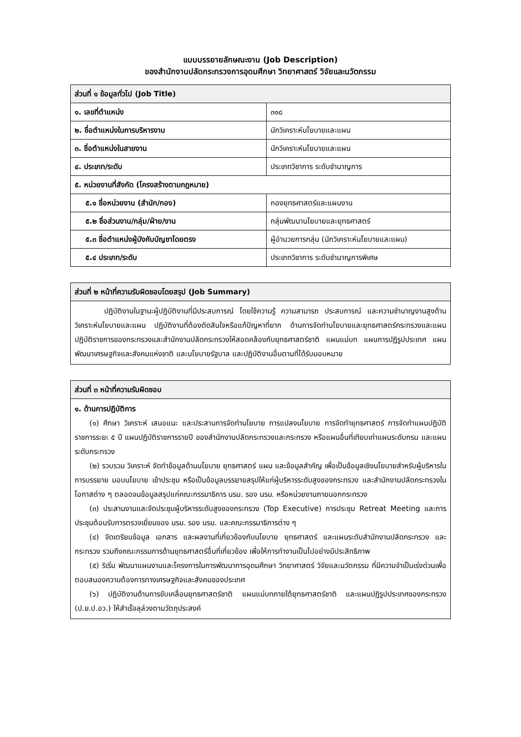แบบบรรยายลักษณะงาน (Job Description)
ของสำนักงานปลัดกระทรวงการอุดมศึกษา วิทยาศาสตร์ วิจัยและนวัตกรรม
| ส่วนที่ ๑ ข้อมูลทั่วไป (Job Title) | |
| --- | --- |
| ๑. เลขที่ตำแหน่ง | ๓๑๘ |
| ๒. ชื่อตำแหน่งในการบริหารงาน | นักวิเคราะห์นโยบายและแผน |
| ๓. ชื่อตำแหน่งในสายงาน | นักวิเคราะห์นโยบายและแผน |
| ๔. ประเภท/ระดับ | ประเภทวิชาการ ระดับชำนาญการ |
| ๕. หน่วยงานที่สังกัด (โครงสร้างตามกฎหมาย) | |
| ๕.๑ ชื่อหน่วยงาน (สำนัก/กอง) | กองยุทธศาสตร์และแผนงาน |
| ๕.๒ ชื่อส่วนงาน/กลุ่ม/ฝ่าย/งาน | กลุ่มพัฒนานโยบายและยุทธศาสตร์ |
| ๕.๓ ชื่อตำแหน่งผู้บังคับบัญชาโดยตรง | ผู้อำนวยการกลุ่ม (นักวิเคราะห์นโยบายและแผน) |
| ๕.๔ ประเภท/ระดับ | ประเภทวิชาการ ระดับชำนาญการพิเศษ |
| ส่วนที่ ๒ หน้าที่ความรับผิดชอบโดยสรุป (Job Summary) |
| --- |
| ปฏิบัติงานในฐานะผู้ปฏิบัติงานที่มีประสบการณ์ โดยใช้ความรู้ ความสามารถ ประสบการณ์ และความชำนาญงานสูงด้านวิเคราะห์นโยบายและแผน ปฏิบัติงานที่ต้องตัดสินใจหรือแก้ปัญหาที่ยาก ด้านการจัดทำนโยบายและยุทธศาสตร์กระทรวงและแผนปฏิบัติราชการของกระทรวงและสำนักงานปลัดกระทรวงให้สอดคล้องกับยุทธศาสตร์ชาติ แผนแม่บท แผนการปฏิรูปประเทศ แผนพัฒนาเศรษฐกิจและสังคมแห่งชาติ และนโยบายรัฐบาล และปฏิบัติงานอื่นตามที่ได้รับมอบหมาย |
| ส่วนที่ ๓ หน้าที่ความรับผิดชอบ |
| --- |
| ๑. ด้านการปฏิบัติการ (๑) ศึกษา วิเคราะห์ เสนอแนะ และประสานการจัดทำนโยบาย การแปลงนโยบาย การจัดทำยุทธศาสตร์ การจัดทำแผนปฏิบัติราชการระยะ ๕ ปี แผนปฏิบัติราชการรายปี ของสำนักงานปลัดกระทรวงและกระทรวง หรือแผนอื่นที่เทียบเท่าแผนระดับกรม และแผนระดับกระทรวง (๒) รวบรวม วิเคราะห์ จัดทำข้อมูลด้านนโยบาย ยุทธศาสตร์ แผน และข้อมูลสำคัญ เพื่อเป็นข้อมูลเชิงนโยบายสำหรับผู้บริหารในการบรรยาย มอบนโยบาย เข้าประชุม หรือเป็นข้อมูลบรรยายสรุปให้แก่ผู้บริหารระดับสูงของกระทรวง และสำนักงานปลัดกระทรวงในโอกาสต่าง ๆ ตลอดจนข้อมูลสรุปแก่คณะกรรมาธิการ นรม. รอง นรม. หรือหน่วยงานภายนอกกระทรวง (๓) ประสานงานและจัดประชุมผู้บริหารระดับสูงของกระทรวง (Top Executive) การประชุม Retreat Meeting และการประชุมต้อนรับการตรวจเยี่ยมของ นรม. รอง นรม. และคณะกรรมาธิการต่าง ๆ (๔) จัดเตรียมข้อมูล เอกสาร และผลงานที่เกี่ยวข้องกับนโยบาย ยุทธศาสตร์ และแผนระดับสำนักงานปลัดกระทรวง และกระทรวง รวมถึงคณะกรรมการด้านยุทธศาสตร์อื่นที่เกี่ยวข้อง เพื่อให้การทำงานเป็นไปอย่างมีประสิทธิภาพ (๕) ริเริ่ม พัฒนาแผนงานและโครงการในการพัฒนาการอุดมศึกษา วิทยาศาสตร์ วิจัยและนวัตกรรม ที่มีความจำเป็นเร่งด่วนเพื่อตอบสนองความต้องการทางเศรษฐกิจและสังคมของประเทศ (๖) ปฏิบัติงานด้านการขับเคลื่อนยุทธศาสตร์ชาติ แผนแม่บทภายใต้ยุทธศาสตร์ชาติ และแผนปฏิรูปประเทศของกระทรวง (ป.ย.ป.อว.) ให้สำเร็จลุล่วงตามวัตถุประสงค์ |